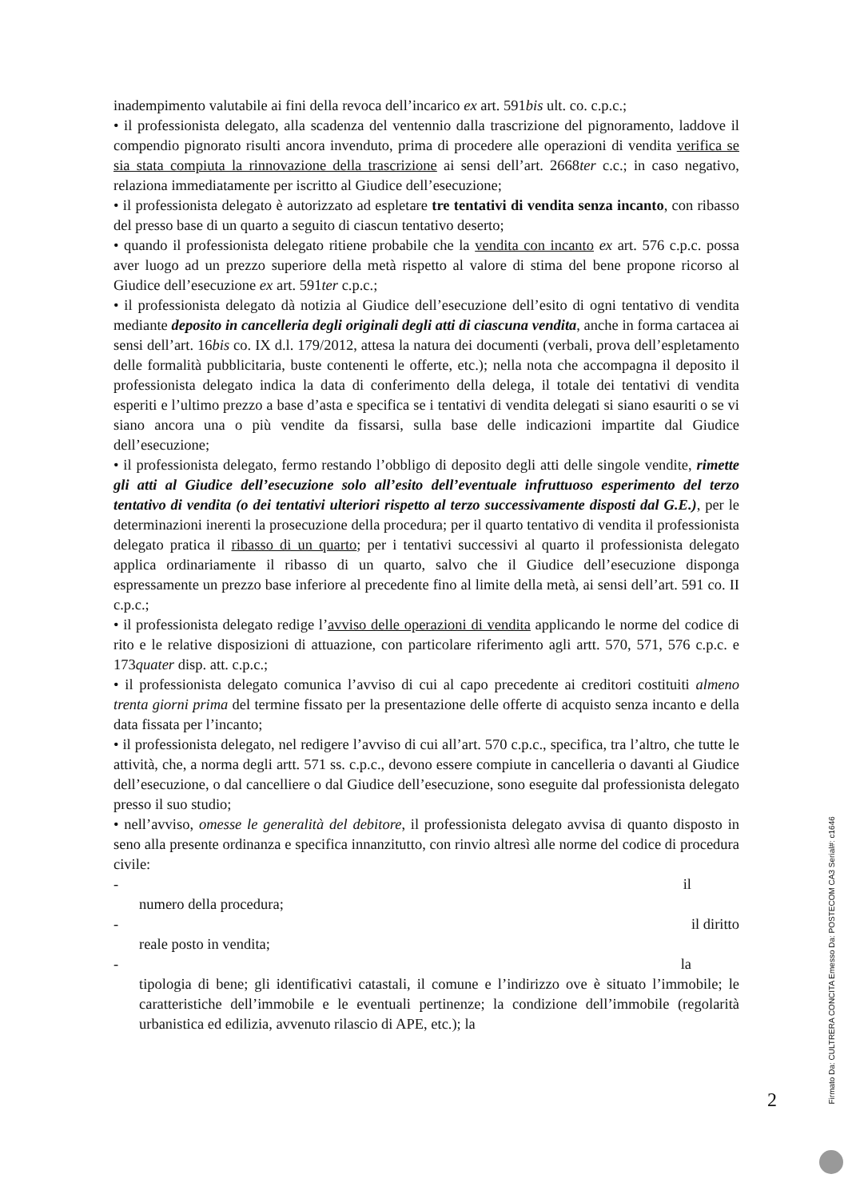inadempimento valutabile ai fini della revoca dell’incarico ex art. 591bis ult. co. c.p.c.;
• il professionista delegato, alla scadenza del ventennio dalla trascrizione del pignoramento, laddove il compendio pignorato risulti ancora invenduto, prima di procedere alle operazioni di vendita verifica se sia stata compiuta la rinnovazione della trascrizione ai sensi dell’art. 2668ter c.c.; in caso negativo, relaziona immediatamente per iscritto al Giudice dell’esecuzione;
• il professionista delegato è autorizzato ad espletare tre tentativi di vendita senza incanto, con ribasso del presso base di un quarto a seguito di ciascun tentativo deserto;
• quando il professionista delegato ritiene probabile che la vendita con incanto ex art. 576 c.p.c. possa aver luogo ad un prezzo superiore della metà rispetto al valore di stima del bene propone ricorso al Giudice dell’esecuzione ex art. 591ter c.p.c.;
• il professionista delegato dà notizia al Giudice dell’esecuzione dell’esito di ogni tentativo di vendita mediante deposito in cancelleria degli originali degli atti di ciascuna vendita, anche in forma cartacea ai sensi dell’art. 16bis co. IX d.l. 179/2012, attesa la natura dei documenti (verbali, prova dell’espletamento delle formalità pubblicitaria, buste contenenti le offerte, etc.); nella nota che accompagna il deposito il professionista delegato indica la data di conferimento della delega, il totale dei tentativi di vendita esperiti e l’ultimo prezzo a base d’asta e specifica se i tentativi di vendita delegati si siano esauriti o se vi siano ancora una o più vendite da fissarsi, sulla base delle indicazioni impartite dal Giudice dell’esecuzione;
• il professionista delegato, fermo restando l’obbligo di deposito degli atti delle singole vendite, rimette gli atti al Giudice dell’esecuzione solo all’esito dell’eventuale infruttuoso esperimento del terzo tentativo di vendita (o dei tentativi ulteriori rispetto al terzo successivamente disposti dal G.E.), per le determinazioni inerenti la prosecuzione della procedura; per il quarto tentativo di vendita il professionista delegato pratica il ribasso di un quarto; per i tentativi successivi al quarto il professionista delegato applica ordinariamente il ribasso di un quarto, salvo che il Giudice dell’esecuzione disponga espressamente un prezzo base inferiore al precedente fino al limite della metà, ai sensi dell’art. 591 co. II c.p.c.;
• il professionista delegato redige l’avviso delle operazioni di vendita applicando le norme del codice di rito e le relative disposizioni di attuazione, con particolare riferimento agli artt. 570, 571, 576 c.p.c. e 173quater disp. att. c.p.c.;
• il professionista delegato comunica l’avviso di cui al capo precedente ai creditori costituiti almeno trenta giorni prima del termine fissato per la presentazione delle offerte di acquisto senza incanto e della data fissata per l’incanto;
• il professionista delegato, nel redigere l’avviso di cui all’art. 570 c.p.c., specifica, tra l’altro, che tutte le attività, che, a norma degli artt. 571 ss. c.p.c., devono essere compiute in cancelleria o davanti al Giudice dell’esecuzione, o dal cancelliere o dal Giudice dell’esecuzione, sono eseguite dal professionista delegato presso il suo studio;
• nell’avviso, omesse le generalità del debitore, il professionista delegato avvisa di quanto disposto in seno alla presente ordinanza e specifica innanzitutto, con rinvio altresì alle norme del codice di procedura civile:
- il
numero della procedura;
- il diritto
reale posto in vendita;
- la
tipologia di bene; gli identificativi catastali, il comune e l’indirizzo ove è situato l’immobile; le caratteristiche dell’immobile e le eventuali pertinenze; la condizione dell’immobile (regolarità urbanistica ed edilizia, avvenuto rilascio di APE, etc.); la
2
Firmato Da: CULTRERA CONCITA Emesso Da: POSTECOM CA3 Serial#: c1646